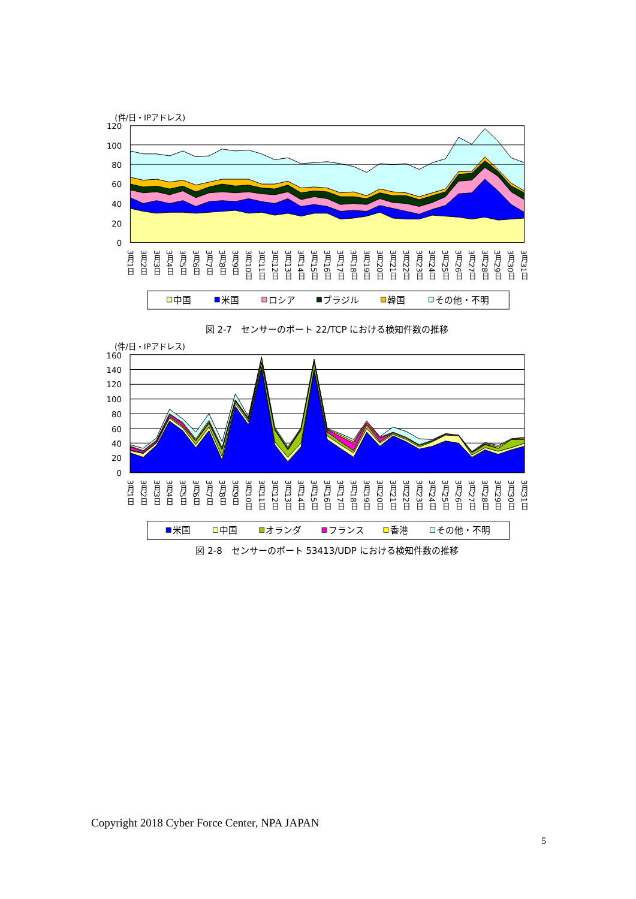(件/日・IPアドレス)
120
100
80
60
40
20
0
3月1日
3月2日
3月3日
3月4日
3月5日
3月6日
3月7日
3月8日
3月9日
3月10日
3月11日
3月12日
3月13日
3月14日
3月15日
3月16日
3月17日
3月18日
3月19日
3月20日
3月21日
3月22日
3月23日
3月24日
3月25日
3月26日
3月27日
3月28日
3月29日
3月30日
3月31日
中国
米国
ロシア
ブラジル
韓国
その他・不明
図 2-7　センサーのポート 22/TCP における検知件数の推移
(件/日・IPアドレス)
160
140
120
100
80
60
40
20
0
3月1日
3月2日
3月3日
3月4日
3月5日
3月6日
3月7日
3月8日
3月9日
3月10日
3月11日
3月12日
3月13日
3月14日
3月15日
3月16日
3月17日
3月18日
3月19日
3月20日
3月21日
3月22日
3月23日
3月24日
3月25日
3月26日
3月27日
3月28日
3月29日
3月30日
3月31日
米国
中国
オランダ
フランス
香港
その他・不明
図 2-8　センサーのポート 53413/UDP における検知件数の推移
Copyright 2018 Cyber Force Center, NPA JAPAN
5